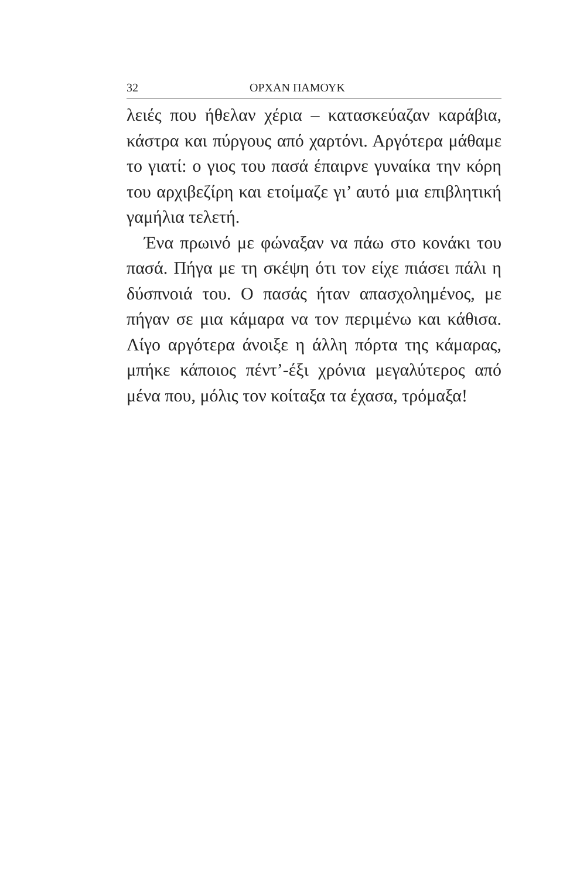32 ΟΡΧΑΝ ΠΑΜΟΥΚ
λειές που ήθελαν χέρια – κατασκεύαζαν καράβια, κάστρα και πύργους από χαρτόνι. Αργότερα μάθαμε το γιατί: ο γιος του πασά έπαιρνε γυναίκα την κόρη του αρχιβεζίρη και ετοίμαζε γι’ αυτό μια επιβλητική γαμήλια τελετή.
Ένα πρωινό με φώναξαν να πάω στο κονάκι του πασά. Πήγα με τη σκέψη ότι τον είχε πιάσει πάλι η δύσπνοιά του. Ο πασάς ήταν απασχολημένος, με πήγαν σε μια κάμαρα να τον περιμένω και κάθισα. Λίγο αργότερα άνοιξε η άλλη πόρτα της κάμαρας, μπήκε κάποιος πέντ’-έξι χρόνια μεγαλύτερος από μένα που, μόλις τον κοίταξα τα έχασα, τρόμαξα!